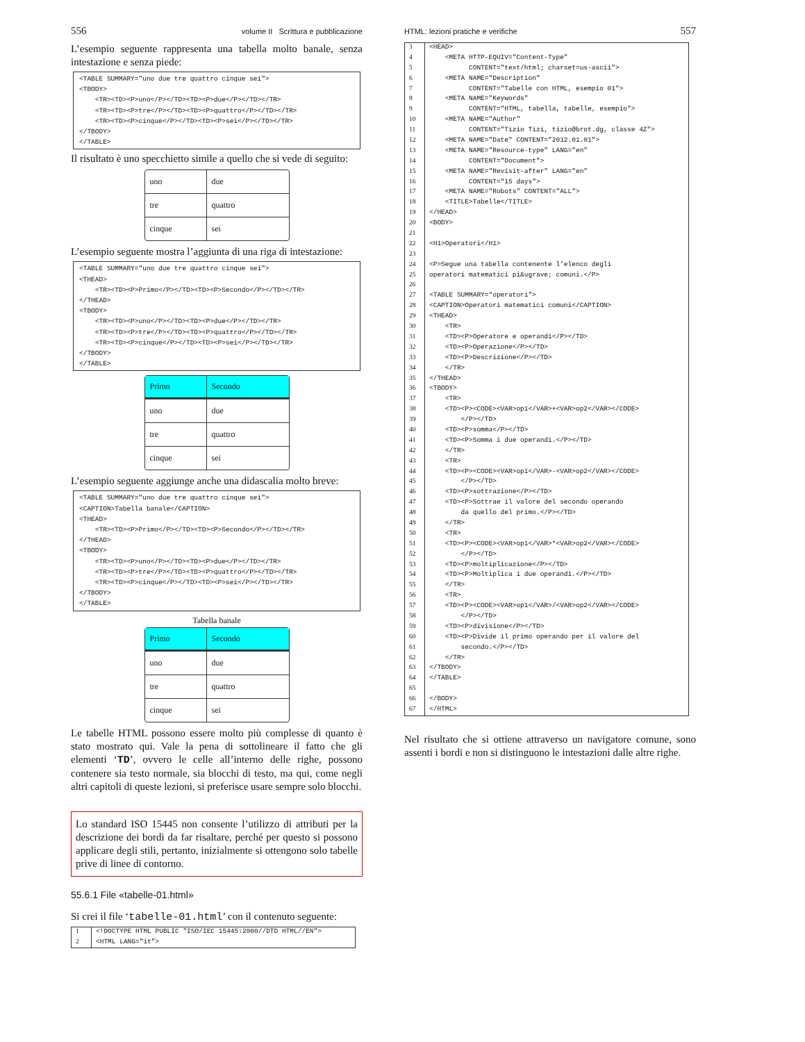556 volume II Scrittura e pubblicazione
L’esempio seguente rappresenta una tabella molto banale, senza intestazione e senza piede:
<TABLE SUMMARY="uno due tre quattro cinque sei">
<TBODY>
    <TR><TD><P>uno</P></TD><TD><P>due</P></TD></TR>
    <TR><TD><P>tre</P></TD><TD><P>quattro</P></TD></TR>
    <TR><TD><P>cinque</P></TD><TD><P>sei</P></TD></TR>
</TBODY>
</TABLE>
Il risultato è uno specchietto simile a quello che si vede di seguito:
| uno | due |
| tre | quattro |
| cinque | sei |
L’esempio seguente mostra l’aggiunta di una riga di intestazione:
<TABLE SUMMARY="uno due tre quattro cinque sei">
<THEAD>
    <TR><TD><P>Primo</P></TD><TD><P>Secondo</P></TD></TR>
</THEAD>
<TBODY>
    <TR><TD><P>uno</P></TD><TD><P>due</P></TD></TR>
    <TR><TD><P>tre</P></TD><TD><P>quattro</P></TD></TR>
    <TR><TD><P>cinque</P></TD><TD><P>sei</P></TD></TR>
</TBODY>
</TABLE>
| Primo | Secondo |
| --- | --- |
| uno | due |
| tre | quattro |
| cinque | sei |
L’esempio seguente aggiunge anche una didascalia molto breve:
<TABLE SUMMARY="uno due tre quattro cinque sei">
<CAPTION>Tabella banale</CAPTION>
<THEAD>
    <TR><TD><P>Primo</P></TD><TD><P>Secondo</P></TD></TR>
</THEAD>
<TBODY>
    <TR><TD><P>uno</P></TD><TD><P>due</P></TD></TR>
    <TR><TD><P>tre</P></TD><TD><P>quattro</P></TD></TR>
    <TR><TD><P>cinque</P></TD><TD><P>sei</P></TD></TR>
</TBODY>
</TABLE>
Tabella banale
| Primo | Secondo |
| --- | --- |
| uno | due |
| tre | quattro |
| cinque | sei |
Le tabelle HTML possono essere molto più complesse di quanto è stato mostrato qui. Vale la pena di sottolineare il fatto che gli elementi ‘TD’, ovvero le celle all’interno delle righe, possono contenere sia testo normale, sia blocchi di testo, ma qui, come negli altri capitoli di queste lezioni, si preferisce usare sempre solo blocchi.
Lo standard ISO 15445 non consente l’utilizzo di attributi per la descrizione dei bordi da far risaltare, perché per questo si possono applicare degli stili, pertanto, inizialmente si ottengono solo tabelle prive di linee di contorno.
55.6.1 File «tabelle-01.html»
Si crei il file ‘tabelle-01.html’ con il contenuto seguente:
| 1 | <!DOCTYPE HTML PUBLIC "ISO/IEC 15445:2000//DTD HTML//EN"> |
| 2 | <HTML LANG="it"> |
HTML: lezioni pratiche e verifiche 557
| 3 | <HEAD> |
| 4 | <META HTTP-EQUIV="Content-Type" |
| 5 | CONTENT="text/html; charset=us-ascii"> |
| 6 | <META NAME="Description" |
| 7 | CONTENT="Tabelle con HTML, esempio 01"> |
| 8 | <META NAME="Keywords" |
| 9 | CONTENT="HTML, tabella, tabelle, esempio"> |
| 10 | <META NAME="Author" |
| 11 | CONTENT="Tizio Tizi, tizio@brot.dg, classe 4Z"> |
| 12 | <META NAME="Date" CONTENT="2012.01.01"> |
| 13 | <META NAME="Resource-type" LANG="en" |
| 14 | CONTENT="Document"> |
| 15 | <META NAME="Revisit-after" LANG="en" |
| 16 | CONTENT="15 days"> |
| 17 | <META NAME="Robots" CONTENT="ALL"> |
| 18 | <TITLE>Tabelle</TITLE> |
| 19 | </HEAD> |
| 20 | <BODY> |
| 21 | |
| 22 | <H1>Operatori</H1> |
| 23 | |
| 24 | <P>Segue una tabella contenente l’elenco degli |
| 25 | operatori matematici pi&ugrave; comuni.</P> |
| 26 | |
| 27 | <TABLE SUMMARY="operatori"> |
| 28 | <CAPTION>Operatori matematici comuni</CAPTION> |
| 29 | <THEAD> |
| 30 | <TR> |
| 31 | <TD><P>Operatore e operandi</P></TD> |
| 32 | <TD><P>Operazione</P></TD> |
| 33 | <TD><P>Descrizione</P></TD> |
| 34 | </TR> |
| 35 | </THEAD> |
| 36 | <TBODY> |
| 37 | <TR> |
| 38 | <TD><P><CODE><VAR>op1</VAR>+<VAR>op2</VAR></CODE> |
| 39 | </P></TD> |
| 40 | <TD><P>somma</P></TD> |
| 41 | <TD><P>Somma i due operandi.</P></TD> |
| 42 | </TR> |
| 43 | <TR> |
| 44 | <TD><P><CODE><VAR>op1</VAR>-<VAR>op2</VAR></CODE> |
| 45 | </P></TD> |
| 46 | <TD><P>sottrazione</P></TD> |
| 47 | <TD><P>Sottrae il valore del secondo operando |
| 48 | da quello del primo.</P></TD> |
| 49 | </TR> |
| 50 | <TR> |
| 51 | <TD><P><CODE><VAR>op1</VAR>*<VAR>op2</VAR></CODE> |
| 52 | </P></TD> |
| 53 | <TD><P>moltiplicazione</P></TD> |
| 54 | <TD><P>Moltiplica i due operandi.</P></TD> |
| 55 | </TR> |
| 56 | <TR> |
| 57 | <TD><P><CODE><VAR>op1</VAR>/<VAR>op2</VAR></CODE> |
| 58 | </P></TD> |
| 59 | <TD><P>divisione</P></TD> |
| 60 | <TD><P>Divide il primo operando per il valore del |
| 61 | secondo.</P></TD> |
| 62 | </TR> |
| 63 | </TBODY> |
| 64 | </TABLE> |
| 65 | |
| 66 | </BODY> |
| 67 | </HTML> |
Nel risultato che si ottiene attraverso un navigatore comune, sono assenti i bordi e non si distinguono le intestazioni dalle altre righe.